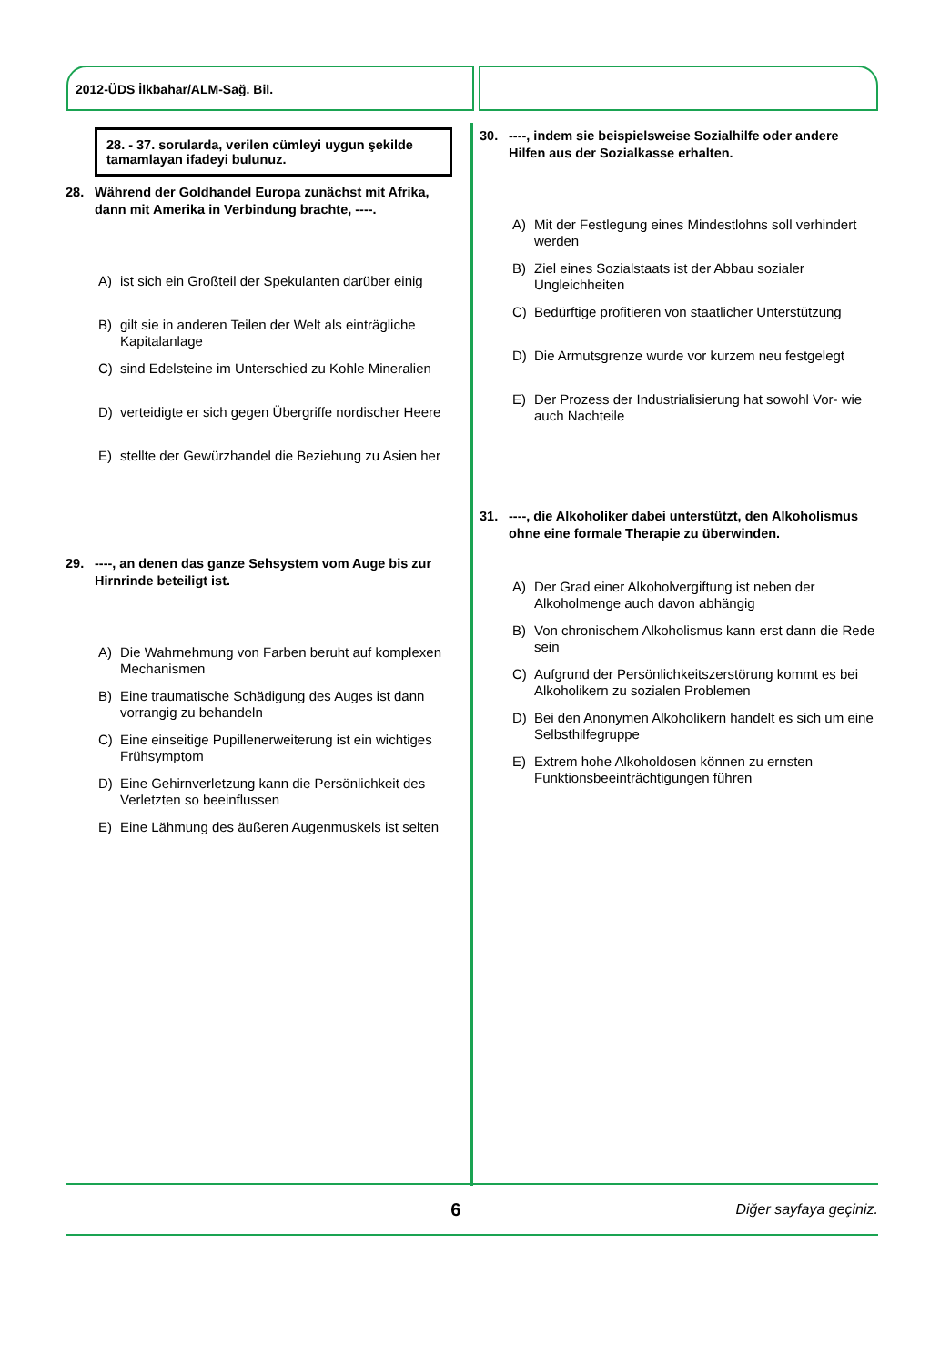2012-ÜDS İlkbahar/ALM-Sağ. Bil.
28. - 37. sorularda, verilen cümleyi uygun şekilde tamamlayan ifadeyi bulunuz.
28. Während der Goldhandel Europa zunächst mit Afrika, dann mit Amerika in Verbindung brachte, ----.
A) ist sich ein Großteil der Spekulanten darüber einig
B) gilt sie in anderen Teilen der Welt als einträgliche Kapitalanlage
C) sind Edelsteine im Unterschied zu Kohle Mineralien
D) verteidigte er sich gegen Übergriffe nordischer Heere
E) stellte der Gewürzhandel die Beziehung zu Asien her
29. ----, an denen das ganze Sehsystem vom Auge bis zur Hirnrinde beteiligt ist.
A) Die Wahrnehmung von Farben beruht auf komplexen Mechanismen
B) Eine traumatische Schädigung des Auges ist dann vorrangig zu behandeln
C) Eine einseitige Pupillenerweiterung ist ein wichtiges Frühsymptom
D) Eine Gehirnverletzung kann die Persönlichkeit des Verletzten so beeinflussen
E) Eine Lähmung des äußeren Augenmuskels ist selten
30. ----, indem sie beispielsweise Sozialhilfe oder andere Hilfen aus der Sozialkasse erhalten.
A) Mit der Festlegung eines Mindestlohns soll verhindert werden
B) Ziel eines Sozialstaats ist der Abbau sozialer Ungleichheiten
C) Bedürftige profitieren von staatlicher Unterstützung
D) Die Armutsgrenze wurde vor kurzem neu festgelegt
E) Der Prozess der Industrialisierung hat sowohl Vor- wie auch Nachteile
31. ----, die Alkoholiker dabei unterstützt, den Alkoholismus ohne eine formale Therapie zu überwinden.
A) Der Grad einer Alkoholvergiftung ist neben der Alkoholmenge auch davon abhängig
B) Von chronischem Alkoholismus kann erst dann die Rede sein
C) Aufgrund der Persönlichkeitszerstörung kommt es bei Alkoholikern zu sozialen Problemen
D) Bei den Anonymen Alkoholikern handelt es sich um eine Selbsthilfegruppe
E) Extrem hohe Alkoholdosen können zu ernsten Funktionsbeeinträchtigungen führen
6
Diğer sayfaya geçiniz.